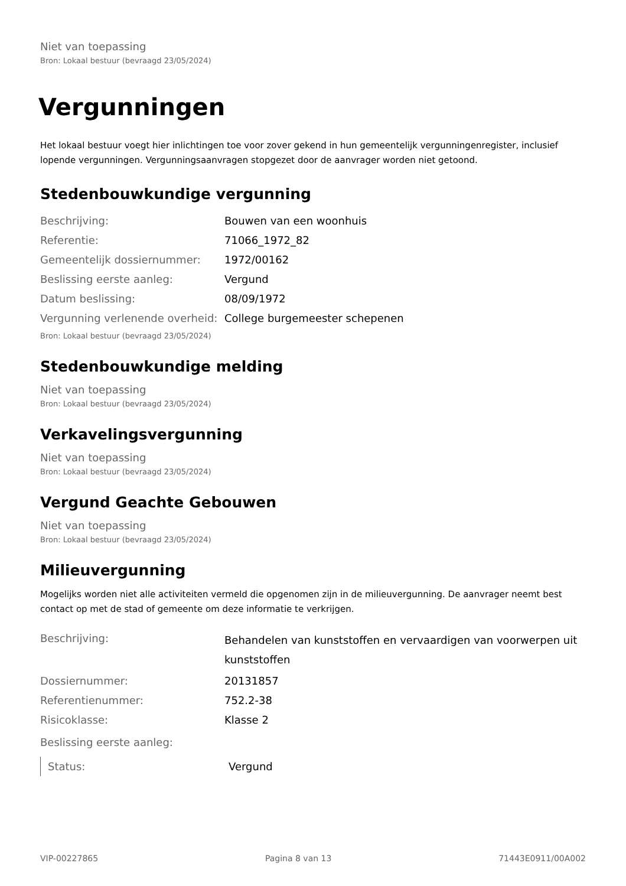Niet van toepassing
Bron: Lokaal bestuur (bevraagd 23/05/2024)
Vergunningen
Het lokaal bestuur voegt hier inlichtingen toe voor zover gekend in hun gemeentelijk vergunningenregister, inclusief lopende vergunningen. Vergunningsaanvragen stopgezet door de aanvrager worden niet getoond.
Stedenbouwkundige vergunning
| Beschrijving: | Bouwen van een woonhuis |
| Referentie: | 71066_1972_82 |
| Gemeentelijk dossiernummer: | 1972/00162 |
| Beslissing eerste aanleg: | Vergund |
| Datum beslissing: | 08/09/1972 |
| Vergunning verlenende overheid: | College burgemeester schepenen |
Bron: Lokaal bestuur (bevraagd 23/05/2024)
Stedenbouwkundige melding
Niet van toepassing
Bron: Lokaal bestuur (bevraagd 23/05/2024)
Verkavelingsvergunning
Niet van toepassing
Bron: Lokaal bestuur (bevraagd 23/05/2024)
Vergund Geachte Gebouwen
Niet van toepassing
Bron: Lokaal bestuur (bevraagd 23/05/2024)
Milieuvergunning
Mogelijks worden niet alle activiteiten vermeld die opgenomen zijn in de milieuvergunning. De aanvrager neemt best contact op met de stad of gemeente om deze informatie te verkrijgen.
| Beschrijving: | Behandelen van kunststoffen en vervaardigen van voorwerpen uit kunststoffen |
| Dossiernummer: | 20131857 |
| Referentienummer: | 752.2-38 |
| Risicoklasse: | Klasse 2 |
| Beslissing eerste aanleg: | |
| Status: | Vergund |
VIP-00227865 Pagina 8 van 13 71443E0911/00A002